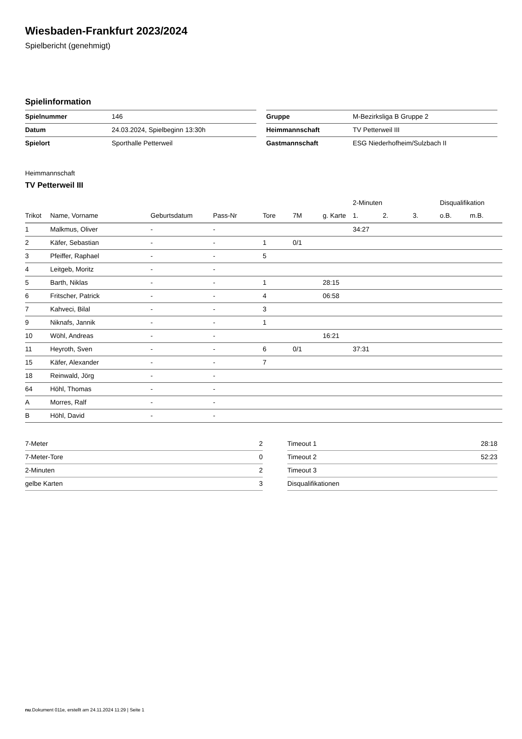Wiesbaden-Frankfurt 2023/2024
Spielbericht (genehmigt)
Spielinformation
| Spielnummer | 146 |
| Datum | 24.03.2024, Spielbeginn 13:30h |
| Spielort | Sporthalle Petterweil |
| Gruppe | M-Bezirksliga B Gruppe 2 |
| Heimmannschaft | TV Petterweil III |
| Gastmannschaft | ESG Niederhofheim/Sulzbach II |
Heimmannschaft
TV Petterweil III
| | | | | | | | 2-Minuten | | | Disqualifikation | |
| --- | --- | --- | --- | --- | --- | --- | --- | --- | --- | --- | --- |
| Trikot | Name, Vorname | Geburtsdatum | Pass-Nr | Tore | 7M | g. Karte | 1. | 2. | 3. | o.B. | m.B. |
| 1 | Malkmus, Oliver | - | - | | | | 34:27 | | | | |
| 2 | Käfer, Sebastian | - | - | 1 | 0/1 | | | | | | |
| 3 | Pfeiffer, Raphael | - | - | 5 | | | | | | | |
| 4 | Leitgeb, Moritz | - | - | | | | | | | | |
| 5 | Barth, Niklas | - | - | 1 | | 28:15 | | | | | |
| 6 | Fritscher, Patrick | - | - | 4 | | 06:58 | | | | | |
| 7 | Kahveci, Bilal | - | - | 3 | | | | | | | |
| 9 | Niknafs, Jannik | - | - | 1 | | | | | | | |
| 10 | Wöhl, Andreas | - | - | | | 16:21 | | | | | |
| 11 | Heyroth, Sven | - | - | 6 | 0/1 | | 37:31 | | | | |
| 15 | Käfer, Alexander | - | - | 7 | | | | | | | |
| 18 | Reinwald, Jörg | - | - | | | | | | | | |
| 64 | Höhl, Thomas | - | - | | | | | | | | |
| A | Morres, Ralf | - | - | | | | | | | | |
| B | Höhl, David | - | - | | | | | | | | |
| 7-Meter | 2 |
| 7-Meter-Tore | 0 |
| 2-Minuten | 2 |
| gelbe Karten | 3 |
| Timeout 1 | 28:18 |
| Timeout 2 | 52:23 |
| Timeout 3 | |
| Disqualifikationen | |
nu.Dokument 011e, erstellt am 24.11.2024 11:29 | Seite 1